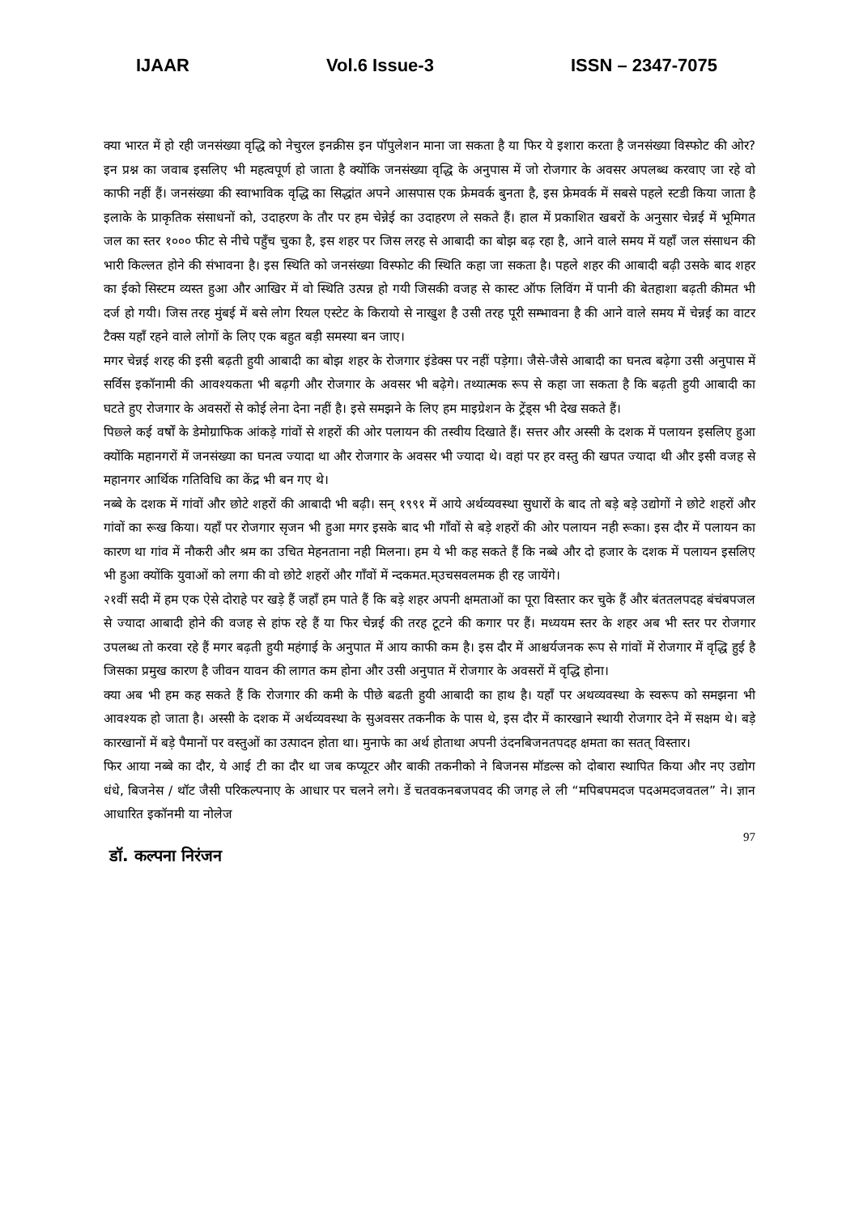IJAAR Vol.6 Issue-3 ISSN – 2347-7075
क्या भारत में हो रही जनसंख्या वृद्धि को नेचुरल इनक्रीस इन पॉपुलेशन माना जा सकता है या फिर ये इशारा करता है जनसंख्या विस्फोट की ओर? इन प्रश्न का जवाब इसलिए भी महत्वपूर्ण हो जाता है क्योंकि जनसंख्या वृद्धि के अनुपास में जो रोजगार के अवसर अपलब्ध करवाए जा रहे वो काफी नहीं हैं। जनसंख्या की स्वाभाविक वृद्धि का सिद्धांत अपने आसपास एक फ्रेमवर्क बुनता है, इस फ्रेमवर्क में सबसे पहले स्टडी किया जाता है इलाके के प्राकृतिक संसाधनों को, उदाहरण के तौर पर हम चेन्नेई का उदाहरण ले सकते हैं। हाल में प्रकाशित खबरों के अनुसार चेन्नई में भूमिगत जल का स्तर १००० फीट से नीचे पहुँच चुका है, इस शहर पर जिस लरह से आबादी का बोझ बढ़ रहा है, आने वाले समय में यहाँ जल संसाधन की भारी किल्लत होने की संभावना है। इस स्थिति को जनसंख्या विस्फोट की स्थिति कहा जा सकता है। पहले शहर की आबादी बढ़ी उसके बाद शहर का ईको सिस्टम व्यस्त हुआ और आखिर में वो स्थिति उत्पन्न हो गयी जिसकी वजह से कास्ट ऑफ लिविंग में पानी की बेतहाशा बढ़ती कीमत भी दर्ज हो गयी। जिस तरह मुंबई में बसे लोग रियल एस्टेट के किरायो से नाखुश है उसी तरह पूरी सम्भावना है की आने वाले समय में चेन्नई का वाटर टैक्स यहाँ रहने वाले लोगों के लिए एक बहुत बड़ी समस्या बन जाए।
मगर चेन्नई शरह की इसी बढ़ती हुयी आबादी का बोझ शहर के रोजगार इंडेक्स पर नहीं पड़ेगा। जैसे-जैसे आबादी का घनत्व बढ़ेगा उसी अनुपास में सर्विस इकॉनामी की आवश्यकता भी बढ़गी और रोजगार के अवसर भी बढ़ेगे। तथ्यात्मक रूप से कहा जा सकता है कि बढ़ती हुयी आबादी का घटते हुए रोजगार के अवसरों से कोई लेना देना नहीं है। इसे समझने के लिए हम माइग्रेशन के ट्रेंड्स भी देख सकते हैं।
पिछ्ले कई वर्षों के डेमोग्राफिक आंकड़े गांवों से शहरों की ओर पलायन की तस्वीय दिखाते हैं। सत्तर और अस्सी के दशक में पलायन इसलिए हुआ क्योंकि महानगरों में जनसंख्या का घनत्व ज्यादा था और रोजगार के अवसर भी ज्यादा थे। वहां पर हर वस्तु की खपत ज्यादा थी और इसी वजह से महानगर आर्थिक गतिविधि का केंद्र भी बन गए थे।
नब्बे के दशक में गांवों और छोटे शहरों की आबादी भी बढ़ी। सन् १९९१ में आये अर्थव्यवस्था सुधारों के बाद तो बड़े बड़े उद्योगों ने छोटे शहरों और गांवों का रूख किया। यहाँ पर रोजगार सृजन भी हुआ मगर इसके बाद भी गाँवों से बड़े शहरों की ओर पलायन नही रूका। इस दौर में पलायन का कारण था गांव में नौकरी और श्रम का उचित मेहनताना नही मिलना। हम ये भी कह सकते हैं कि नब्बे और दो हजार के दशक में पलायन इसलिए भी हुआ क्योंकि युवाओं को लगा की वो छोटे शहरों और गाँवों में न्दकमत.म्उचसवलमक ही रह जायेंगे।
२१वीं सदी में हम एक ऐसे दोराहे पर खड़े हैं जहाँ हम पाते हैं कि बड़े शहर अपनी क्षमताओं का पूरा विस्तार कर चुके हैं और बंततलपदह बंचंबपजल से ज्यादा आबादी होने की वजह से हांफ रहे हैं या फिर चेन्नई की तरह टूटने की कगार पर हैं। मध्ययम स्तर के शहर अब भी स्तर पर रोजगार उपलब्ध तो करवा रहे हैं मगर बढ़ती हुयी महंगाई के अनुपात में आय काफी कम है। इस दौर में आश्चर्यजनक रूप से गांवों में रोजगार में वृद्धि हुई है जिसका प्रमुख कारण है जीवन यावन की लागत कम होना और उसी अनुपात में रोजगार के अवसरों में वृद्धि होना।
क्या अब भी हम कह सकते हैं कि रोजगार की कमी के पीछे बढती हुयी आबादी का हाथ है। यहाँ पर अथव्यवस्था के स्वरूप को समझना भी आवश्यक हो जाता है। अस्सी के दशक में अर्थव्यवस्था के सुअवसर तकनीक के पास थे, इस दौर में कारखाने स्थायी रोजगार देने में सक्षम थे। बड़े कारखानों में बड़े पैमानों पर वस्तुओं का उत्पादन होता था। मुनाफे का अर्थ होताथा अपनी उंदनबिजनतपदह क्षमता का सतत् विस्तार।
फिर आया नब्बे का दौर, ये आई टी का दौर था जब कप्यूटर और बाकी तकनीको ने बिजनस मॉडल्स को दोबारा स्थापित किया और नए उद्योग धंधे, बिजनेस / थॉट जैसी परिकल्पनाए के आधार पर चलने लगे। डें चतवकनबजपवद की जगह ले ली “मपिबपमदज पदअमदजवतल” ने। ज्ञान आधारित इकॉनमी या नोलेज
97
डॉ. कल्पना निरंजन